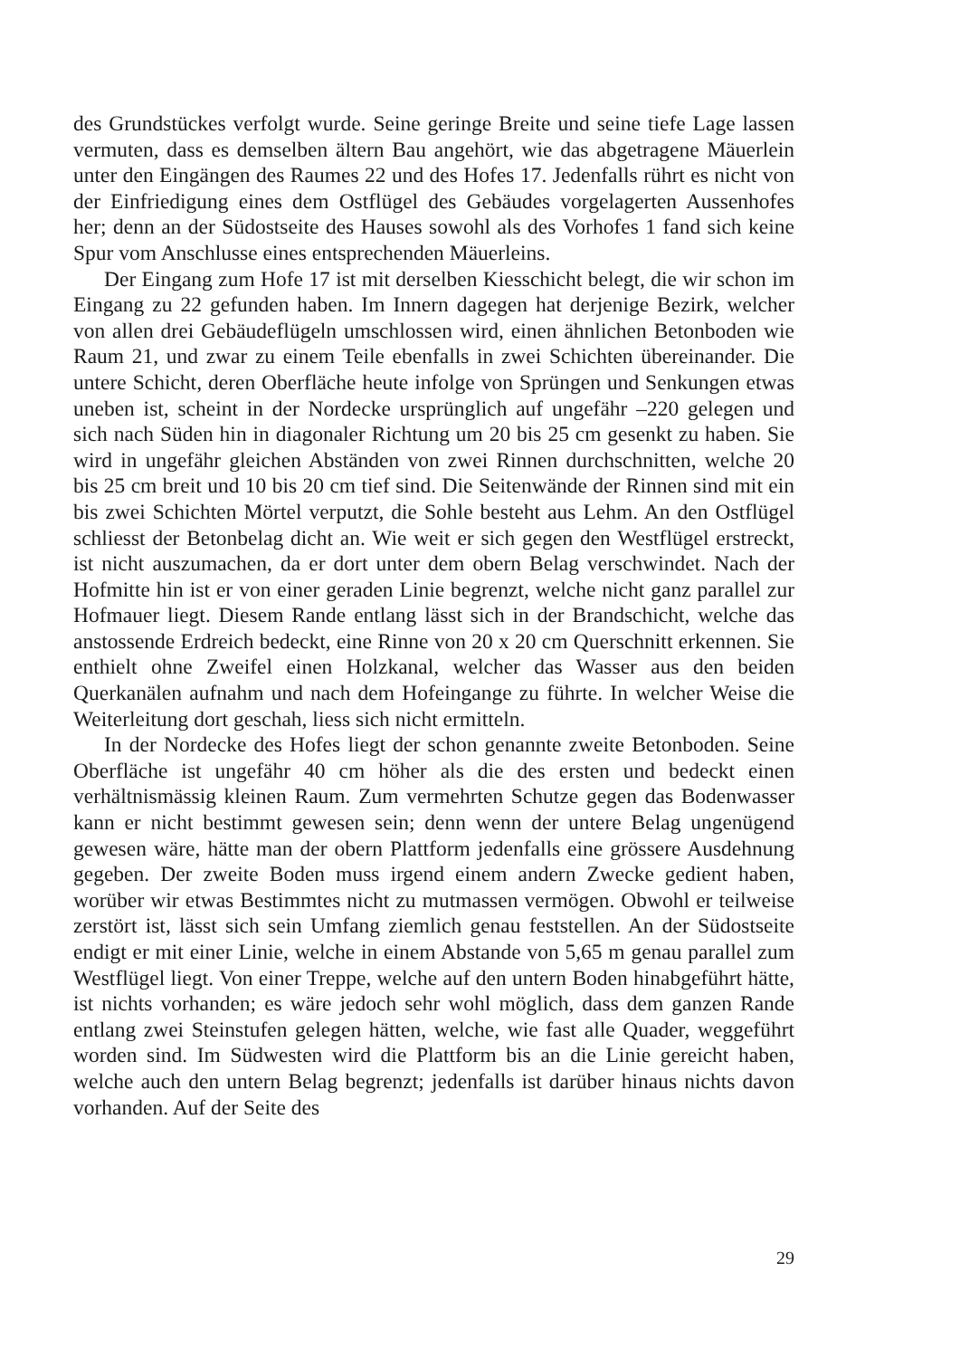des Grundstückes verfolgt wurde. Seine geringe Breite und seine tiefe Lage lassen vermuten, dass es demselben ältern Bau angehört, wie das abgetragene Mäuerlein unter den Eingängen des Raumes 22 und des Hofes 17. Jedenfalls rührt es nicht von der Einfriedigung eines dem Ostflügel des Gebäudes vorgelagerten Aussenhofes her; denn an der Südostseite des Hauses sowohl als des Vorhofes 1 fand sich keine Spur vom Anschlusse eines entsprechenden Mäuerleins.
Der Eingang zum Hofe 17 ist mit derselben Kiesschicht belegt, die wir schon im Eingang zu 22 gefunden haben. Im Innern dagegen hat derjenige Bezirk, welcher von allen drei Gebäudeflügeln umschlossen wird, einen ähnlichen Betonboden wie Raum 21, und zwar zu einem Teile ebenfalls in zwei Schichten übereinander. Die untere Schicht, deren Oberfläche heute infolge von Sprüngen und Senkungen etwas uneben ist, scheint in der Nordecke ursprünglich auf ungefähr –220 gelegen und sich nach Süden hin in diagonaler Richtung um 20 bis 25 cm gesenkt zu haben. Sie wird in ungefähr gleichen Abständen von zwei Rinnen durchschnitten, welche 20 bis 25 cm breit und 10 bis 20 cm tief sind. Die Seitenwände der Rinnen sind mit ein bis zwei Schichten Mörtel verputzt, die Sohle besteht aus Lehm. An den Ostflügel schliesst der Betonbelag dicht an. Wie weit er sich gegen den Westflügel erstreckt, ist nicht auszumachen, da er dort unter dem obern Belag verschwindet. Nach der Hofmitte hin ist er von einer geraden Linie begrenzt, welche nicht ganz parallel zur Hofmauer liegt. Diesem Rande entlang lässt sich in der Brandschicht, welche das anstossende Erdreich bedeckt, eine Rinne von 20 x 20 cm Querschnitt erkennen. Sie enthielt ohne Zweifel einen Holzkanal, welcher das Wasser aus den beiden Querkanälen aufnahm und nach dem Hofeingange zu führte. In welcher Weise die Weiterleitung dort geschah, liess sich nicht ermitteln.
In der Nordecke des Hofes liegt der schon genannte zweite Betonboden. Seine Oberfläche ist ungefähr 40 cm höher als die des ersten und bedeckt einen verhältnismässig kleinen Raum. Zum vermehrten Schutze gegen das Bodenwasser kann er nicht bestimmt gewesen sein; denn wenn der untere Belag ungenügend gewesen wäre, hätte man der obern Plattform jedenfalls eine grössere Ausdehnung gegeben. Der zweite Boden muss irgend einem andern Zwecke gedient haben, worüber wir etwas Bestimmtes nicht zu mutmassen vermögen. Obwohl er teilweise zerstört ist, lässt sich sein Umfang ziemlich genau feststellen. An der Südostseite endigt er mit einer Linie, welche in einem Abstande von 5,65 m genau parallel zum Westflügel liegt. Von einer Treppe, welche auf den untern Boden hinabgeführt hätte, ist nichts vorhanden; es wäre jedoch sehr wohl möglich, dass dem ganzen Rande entlang zwei Steinstufen gelegen hätten, welche, wie fast alle Quader, weggeführt worden sind. Im Südwesten wird die Plattform bis an die Linie gereicht haben, welche auch den untern Belag begrenzt; jedenfalls ist darüber hinaus nichts davon vorhanden. Auf der Seite des
29